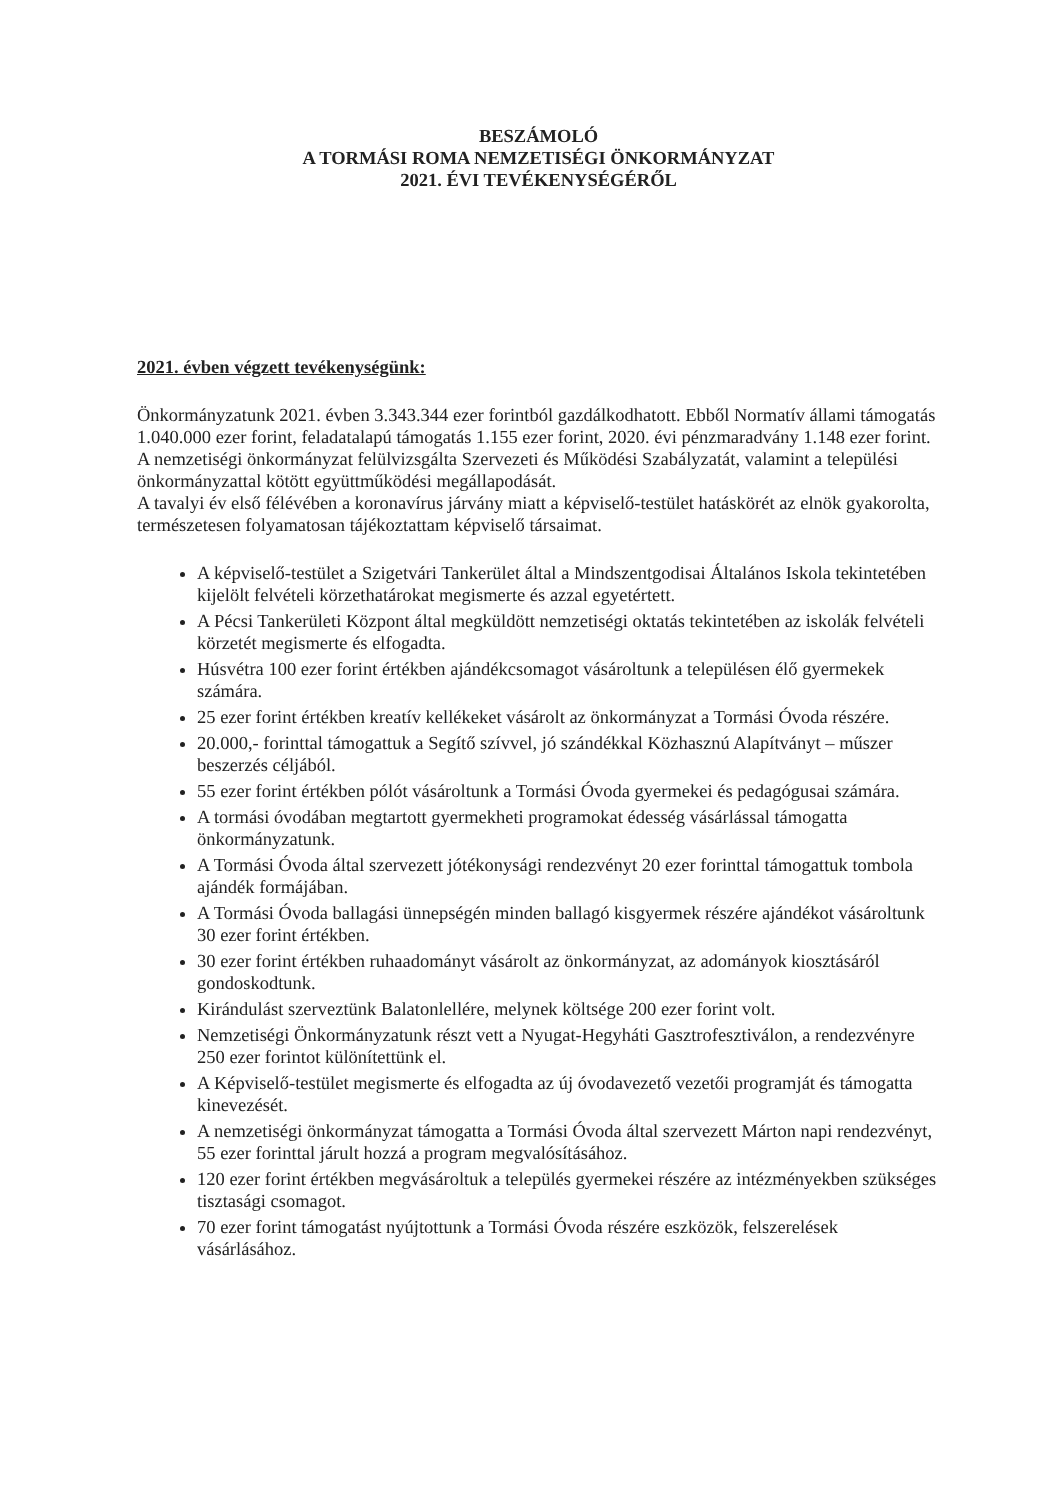BESZÁMOLÓ
A TORMÁSI ROMA NEMZETISÉGI ÖNKORMÁNYZAT
2021. ÉVI TEVÉKENYSÉGÉRŐL
2021. évben végzett tevékenységünk:
Önkormányzatunk 2021. évben 3.343.344 ezer forintból gazdálkodhatott. Ebből Normatív állami támogatás 1.040.000 ezer forint, feladatalapú támogatás 1.155 ezer forint, 2020. évi pénzmaradvány 1.148 ezer forint.
A nemzetiségi önkormányzat felülvizsgálta Szervezeti és Működési Szabályzatát, valamint a települési önkormányzattal kötött együttműködési megállapodását.
A tavalyi év első félévében a koronavírus járvány miatt a képviselő-testület hatáskörét az elnök gyakorolta, természetesen folyamatosan tájékoztattam képviselő társaimat.
A képviselő-testület a Szigetvári Tankerület által a Mindszentgodisai Általános Iskola tekintetében kijelölt felvételi körzethatárokat megismerte és azzal egyetértett.
A Pécsi Tankerületi Központ által megküldött nemzetiségi oktatás tekintetében az iskolák felvételi körzetét megismerte és elfogadta.
Húsvétra 100 ezer forint értékben ajándékcsomagot vásároltunk a településen élő gyermekek számára.
25 ezer forint értékben kreatív kellékeket vásárolt az önkormányzat a Tormási Óvoda részére.
20.000,- forinttal támogattuk a Segítő szívvel, jó szándékkal Közhasznú Alapítványt – műszer beszerzés céljából.
55 ezer forint értékben pólót vásároltunk a Tormási Óvoda gyermekei és pedagógusai számára.
A tormási óvodában megtartott gyermekheti programokat édesség vásárlással támogatta önkormányzatunk.
A Tormási Óvoda által szervezett jótékonysági rendezvényt 20 ezer forinttal támogattuk tombola ajándék formájában.
A Tormási Óvoda ballagási ünnepségén minden ballagó kisgyermek részére ajándékot vásároltunk 30 ezer forint értékben.
30 ezer forint értékben ruhaadományt vásárolt az önkormányzat, az adományok kiosztásáról gondoskodtunk.
Kirándulást szerveztünk Balatonlellére, melynek költsége 200 ezer forint volt.
Nemzetiségi Önkormányzatunk részt vett a Nyugat-Hegyháti Gasztrofesztiválon, a rendezvényre 250 ezer forintot különítettünk el.
A Képviselő-testület megismerte és elfogadta az új óvodavezető vezetői programját és támogatta kinevezését.
A nemzetiségi önkormányzat támogatta a Tormási Óvoda által szervezett Márton napi rendezvényt, 55 ezer forinttal járult hozzá a program megvalósításához.
120 ezer forint értékben megvásároltuk a település gyermekei részére az intézményekben szükséges tisztasági csomagot.
70 ezer forint támogatást nyújtottunk a Tormási Óvoda részére eszközök, felszerelések vásárlásához.